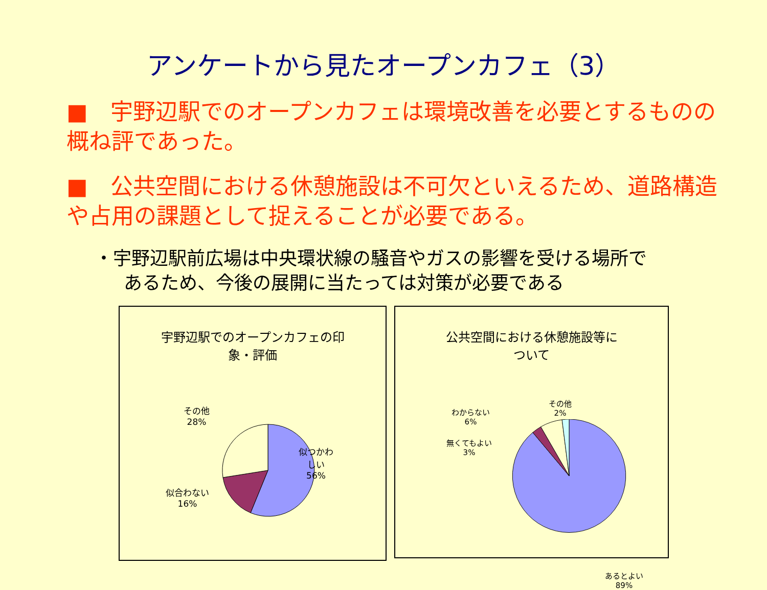アンケートから見たオープンカフェ（3）
■　宇野辺駅でのオープンカフェは環境改善を必要とするものの概ね評であった。
■　公共空間における休憩施設は不可欠といえるため、道路構造や占用の課題として捉えることが必要である。
・宇野辺駅前広場は中央環状線の騒音やガスの影響を受ける場所で
あるため、今後の展開に当たっては対策が必要である
宇野辺駅でのオープンカフェの印
象・評価
その他
28%
似つかわ
しい
56%
似合わない
16%
公共空間における休憩施設等に
ついて
わからない
6%
その他
2%
無くてもよい
3%
あるとよい
89%